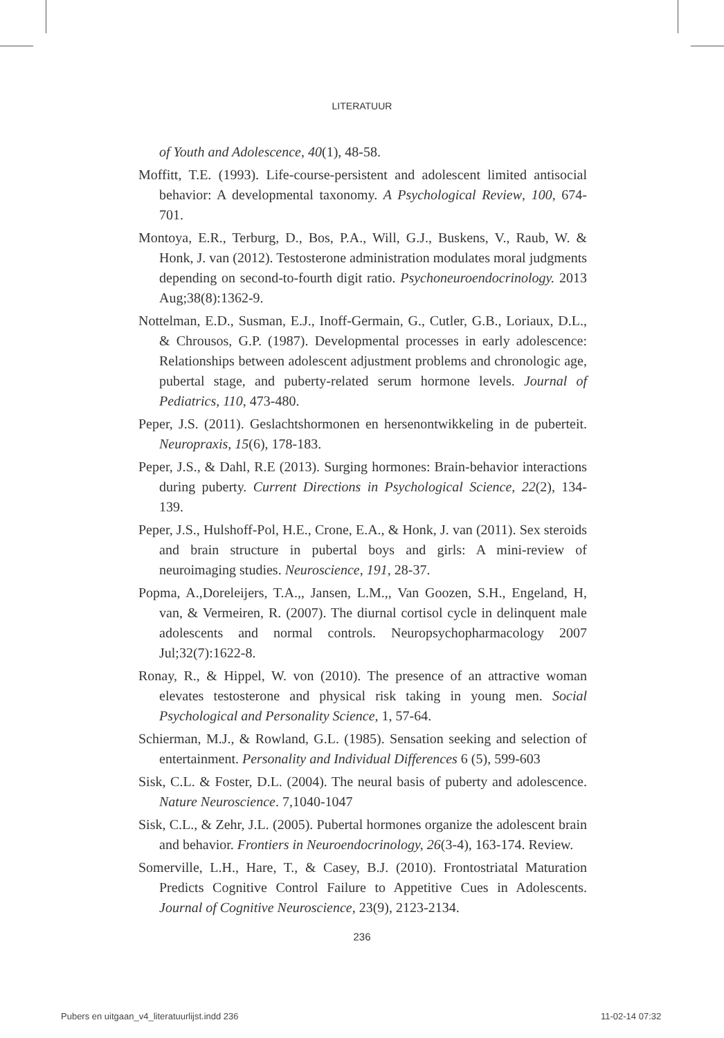LITERATUUR
of Youth and Adolescence, 40(1), 48-58.
Moffitt, T.E. (1993). Life-course-persistent and adolescent limited antisocial behavior: A developmental taxonomy. A Psychological Review, 100, 674-701.
Montoya, E.R., Terburg, D., Bos, P.A., Will, G.J., Buskens, V., Raub, W. & Honk, J. van (2012). Testosterone administration modulates moral judgments depending on second-to-fourth digit ratio. Psychoneuroendocrinology. 2013 Aug;38(8):1362-9.
Nottelman, E.D., Susman, E.J., Inoff-Germain, G., Cutler, G.B., Loriaux, D.L., & Chrousos, G.P. (1987). Developmental processes in early adolescence: Relationships between adolescent adjustment problems and chronologic age, pubertal stage, and puberty-related serum hormone levels. Journal of Pediatrics, 110, 473-480.
Peper, J.S. (2011). Geslachtshormonen en hersenontwikkeling in de puberteit. Neuropraxis, 15(6), 178-183.
Peper, J.S., & Dahl, R.E (2013). Surging hormones: Brain-behavior interactions during puberty. Current Directions in Psychological Science, 22(2), 134-139.
Peper, J.S., Hulshoff-Pol, H.E., Crone, E.A., & Honk, J. van (2011). Sex steroids and brain structure in pubertal boys and girls: A mini-review of neuroimaging studies. Neuroscience, 191, 28-37.
Popma, A.,Doreleijers, T.A.,, Jansen, L.M.,, Van Goozen, S.H., Engeland, H, van, & Vermeiren, R. (2007). The diurnal cortisol cycle in delinquent male adolescents and normal controls. Neuropsychopharmacology 2007 Jul;32(7):1622-8.
Ronay, R., & Hippel, W. von (2010). The presence of an attractive woman elevates testosterone and physical risk taking in young men. Social Psychological and Personality Science, 1, 57-64.
Schierman, M.J., & Rowland, G.L. (1985). Sensation seeking and selection of entertainment. Personality and Individual Differences 6 (5), 599-603
Sisk, C.L. & Foster, D.L. (2004). The neural basis of puberty and adolescence. Nature Neuroscience. 7,1040-1047
Sisk, C.L., & Zehr, J.L. (2005). Pubertal hormones organize the adolescent brain and behavior. Frontiers in Neuroendocrinology, 26(3-4), 163-174. Review.
Somerville, L.H., Hare, T., & Casey, B.J. (2010). Frontostriatal Maturation Predicts Cognitive Control Failure to Appetitive Cues in Adolescents. Journal of Cognitive Neuroscience, 23(9), 2123-2134.
236
Pubers en uitgaan_v4_literatuurlijst.indd 236
11-02-14 07:32